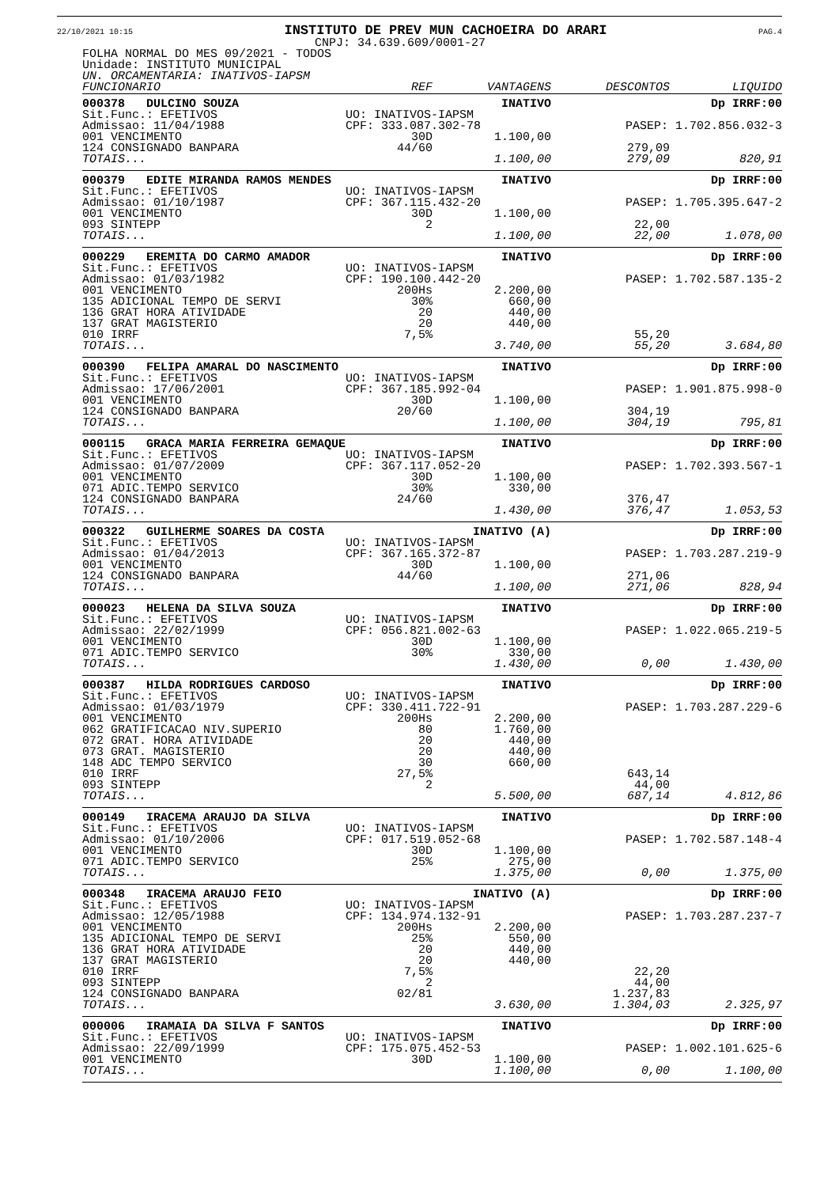22/10/2021 10:15 INSTITUTO DE PREV MUN CACHOEIRA DO ARARI PAG.4
CNPJ: 34.639.609/0001-27
FOLHA NORMAL DO MES 09/2021 - TODOS
Unidade: INSTITUTO MUNICIPAL
UN. ORCAMENTARIA: INATIVOS-IAPSM
| FUNCIONARIO | REF | VANTAGENS | DESCONTOS | LIQUIDO |
| --- | --- | --- | --- | --- |
| 000378 DULCINO SOUZA | | INATIVO | | Dp IRRF:00 |
| Sit.Func.: EFETIVOS | UO: INATIVOS-IAPSM | | | |
| Admissao: 11/04/1988 | CPF: 333.087.302-78 | | PASEP: 1.702.856.032-3 | |
| 001 VENCIMENTO | 30D | 1.100,00 | | |
| 124 CONSIGNADO BANPARA | 44/60 | | 279,09 | |
| TOTAIS... | | 1.100,00 | 279,09 | 820,91 |
| 000379 EDITE MIRANDA RAMOS MENDES | | INATIVO | | Dp IRRF:00 |
| Sit.Func.: EFETIVOS | UO: INATIVOS-IAPSM | | | |
| Admissao: 01/10/1987 | CPF: 367.115.432-20 | | PASEP: 1.705.395.647-2 | |
| 001 VENCIMENTO | 30D | 1.100,00 | | |
| 093 SINTEPP | 2 | | 22,00 | |
| TOTAIS... | | 1.100,00 | 22,00 | 1.078,00 |
| 000229 EREMITA DO CARMO AMADOR | | INATIVO | | Dp IRRF:00 |
| Sit.Func.: EFETIVOS | UO: INATIVOS-IAPSM | | | |
| Admissao: 01/03/1982 | CPF: 190.100.442-20 | | PASEP: 1.702.587.135-2 | |
| 001 VENCIMENTO | 200Hs | 2.200,00 | | |
| 135 ADICIONAL TEMPO DE SERVI | 30% | 660,00 | | |
| 136 GRAT HORA ATIVIDADE | 20 | 440,00 | | |
| 137 GRAT MAGISTERIO | 20 | 440,00 | | |
| 010 IRRF | 7,5% | | 55,20 | |
| TOTAIS... | | 3.740,00 | 55,20 | 3.684,80 |
| 000390 FELIPA AMARAL DO NASCIMENTO | | INATIVO | | Dp IRRF:00 |
| Sit.Func.: EFETIVOS | UO: INATIVOS-IAPSM | | | |
| Admissao: 17/06/2001 | CPF: 367.185.992-04 | | PASEP: 1.901.875.998-0 | |
| 001 VENCIMENTO | 30D | 1.100,00 | | |
| 124 CONSIGNADO BANPARA | 20/60 | | 304,19 | |
| TOTAIS... | | 1.100,00 | 304,19 | 795,81 |
| 000115 GRACA MARIA FERREIRA GEMAQUE | | INATIVO | | Dp IRRF:00 |
| Sit.Func.: EFETIVOS | UO: INATIVOS-IAPSM | | | |
| Admissao: 01/07/2009 | CPF: 367.117.052-20 | | PASEP: 1.702.393.567-1 | |
| 001 VENCIMENTO | 30D | 1.100,00 | | |
| 071 ADIC.TEMPO SERVICO | 30% | 330,00 | | |
| 124 CONSIGNADO BANPARA | 24/60 | | 376,47 | |
| TOTAIS... | | 1.430,00 | 376,47 | 1.053,53 |
| 000322 GUILHERME SOARES DA COSTA | | INATIVO (A) | | Dp IRRF:00 |
| Sit.Func.: EFETIVOS | UO: INATIVOS-IAPSM | | | |
| Admissao: 01/04/2013 | CPF: 367.165.372-87 | | PASEP: 1.703.287.219-9 | |
| 001 VENCIMENTO | 30D | 1.100,00 | | |
| 124 CONSIGNADO BANPARA | 44/60 | | 271,06 | |
| TOTAIS... | | 1.100,00 | 271,06 | 828,94 |
| 000023 HELENA DA SILVA SOUZA | | INATIVO | | Dp IRRF:00 |
| Sit.Func.: EFETIVOS | UO: INATIVOS-IAPSM | | | |
| Admissao: 22/02/1999 | CPF: 056.821.002-63 | | PASEP: 1.022.065.219-5 | |
| 001 VENCIMENTO | 30D | 1.100,00 | | |
| 071 ADIC.TEMPO SERVICO | 30% | 330,00 | | |
| TOTAIS... | | 1.430,00 | 0,00 | 1.430,00 |
| 000387 HILDA RODRIGUES CARDOSO | | INATIVO | | Dp IRRF:00 |
| Sit.Func.: EFETIVOS | UO: INATIVOS-IAPSM | | | |
| Admissao: 01/03/1979 | CPF: 330.411.722-91 | | PASEP: 1.703.287.229-6 | |
| 001 VENCIMENTO | 200Hs | 2.200,00 | | |
| 062 GRATIFICACAO NIV.SUPERIO | 80 | 1.760,00 | | |
| 072 GRAT. HORA ATIVIDADE | 20 | 440,00 | | |
| 073 GRAT. MAGISTERIO | 20 | 440,00 | | |
| 148 ADC TEMPO SERVICO | 30 | 660,00 | | |
| 010 IRRF | 27,5% | | 643,14 | |
| 093 SINTEPP | 2 | | 44,00 | |
| TOTAIS... | | 5.500,00 | 687,14 | 4.812,86 |
| 000149 IRACEMA ARAUJO DA SILVA | | INATIVO | | Dp IRRF:00 |
| Sit.Func.: EFETIVOS | UO: INATIVOS-IAPSM | | | |
| Admissao: 01/10/2006 | CPF: 017.519.052-68 | | PASEP: 1.702.587.148-4 | |
| 001 VENCIMENTO | 30D | 1.100,00 | | |
| 071 ADIC.TEMPO SERVICO | 25% | 275,00 | | |
| TOTAIS... | | 1.375,00 | 0,00 | 1.375,00 |
| 000348 IRACEMA ARAUJO FEIO | | INATIVO (A) | | Dp IRRF:00 |
| Sit.Func.: EFETIVOS | UO: INATIVOS-IAPSM | | | |
| Admissao: 12/05/1988 | CPF: 134.974.132-91 | | PASEP: 1.703.287.237-7 | |
| 001 VENCIMENTO | 200Hs | 2.200,00 | | |
| 135 ADICIONAL TEMPO DE SERVI | 25% | 550,00 | | |
| 136 GRAT HORA ATIVIDADE | 20 | 440,00 | | |
| 137 GRAT MAGISTERIO | 20 | 440,00 | | |
| 010 IRRF | 7,5% | | 22,20 | |
| 093 SINTEPP | 2 | | 44,00 | |
| 124 CONSIGNADO BANPARA | 02/81 | | 1.237,83 | |
| TOTAIS... | | 3.630,00 | 1.304,03 | 2.325,97 |
| 000006 IRAMAIA DA SILVA F SANTOS | | INATIVO | | Dp IRRF:00 |
| Sit.Func.: EFETIVOS | UO: INATIVOS-IAPSM | | | |
| Admissao: 22/09/1999 | CPF: 175.075.452-53 | | PASEP: 1.002.101.625-6 | |
| 001 VENCIMENTO | 30D | 1.100,00 | | |
| TOTAIS... | | 1.100,00 | 0,00 | 1.100,00 |